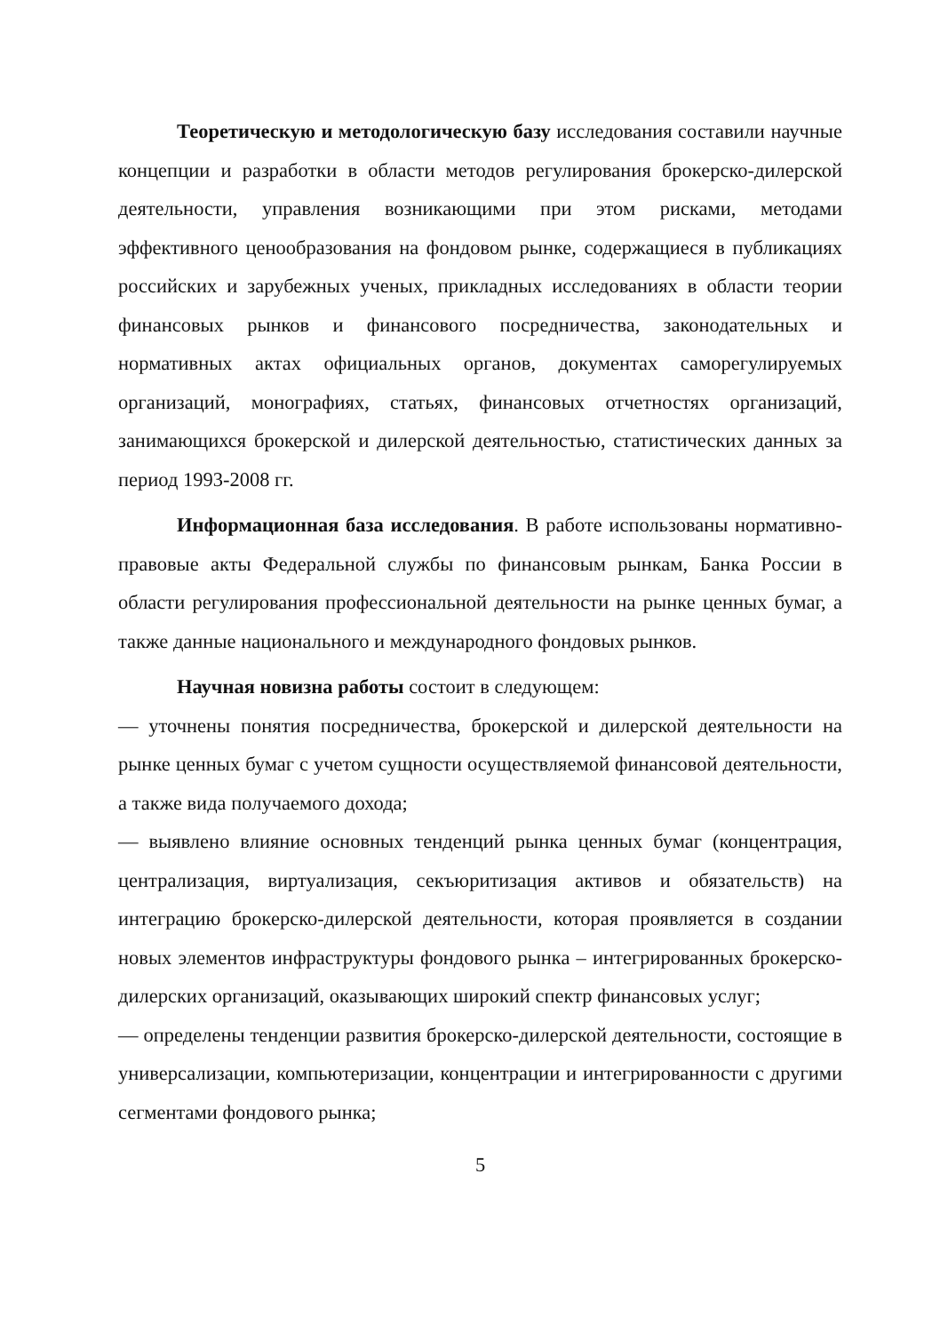Теоретическую и методологическую базу исследования составили научные концепции и разработки в области методов регулирования брокерско-дилерской деятельности, управления возникающими при этом рисками, методами эффективного ценообразования на фондовом рынке, содержащиеся в публикациях российских и зарубежных ученых, прикладных исследованиях в области теории финансовых рынков и финансового посредничества, законодательных и нормативных актах официальных органов, документах саморегулируемых организаций, монографиях, статьях, финансовых отчетностях организаций, занимающихся брокерской и дилерской деятельностью, статистических данных за период 1993-2008 гг.
Информационная база исследования. В работе использованы нормативно-правовые акты Федеральной службы по финансовым рынкам, Банка России в области регулирования профессиональной деятельности на рынке ценных бумаг, а также данные национального и международного фондовых рынков.
Научная новизна работы состоит в следующем:
— уточнены понятия посредничества, брокерской и дилерской деятельности на рынке ценных бумаг с учетом сущности осуществляемой финансовой деятельности, а также вида получаемого дохода;
— выявлено влияние основных тенденций рынка ценных бумаг (концентрация, централизация, виртуализация, секъюритизация активов и обязательств) на интеграцию брокерско-дилерской деятельности, которая проявляется в создании новых элементов инфраструктуры фондового рынка – интегрированных брокерско-дилерских организаций, оказывающих широкий спектр финансовых услуг;
— определены тенденции развития брокерско-дилерской деятельности, состоящие в универсализации, компьютеризации, концентрации и интегрированности с другими сегментами фондового рынка;
5